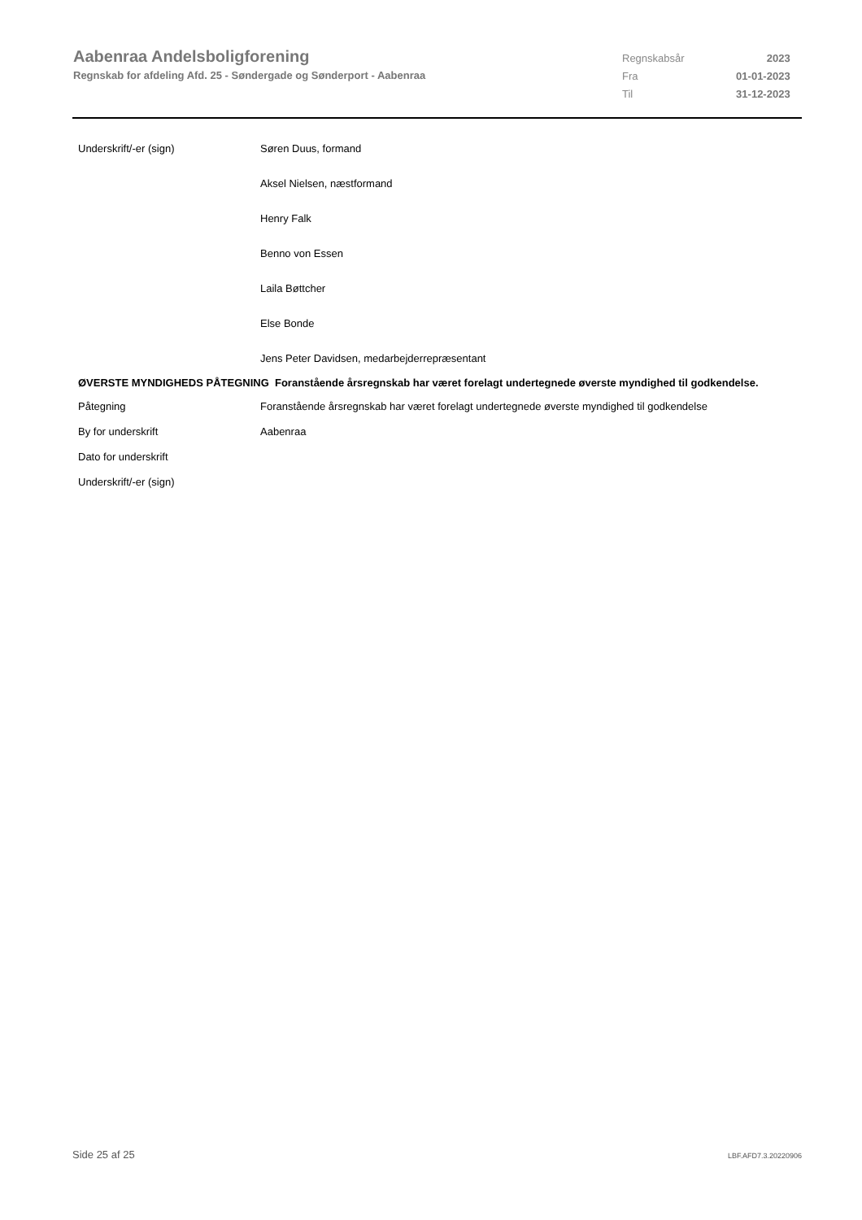Aabenraa Andelsboligforening
Regnskab for afdeling Afd. 25 - Søndergade og Sønderport - Aabenraa
| Regnskabsår | 2023 |
| Fra | 01-01-2023 |
| Til | 31-12-2023 |
| Underskrift/-er (sign) | Søren Duus, formand |
| | Aksel Nielsen, næstformand |
| | Henry Falk |
| | Benno von Essen |
| | Laila Bøttcher |
| | Else Bonde |
| | Jens Peter Davidsen, medarbejderrepræsentant |
ØVERSTE MYNDIGHEDS PÅTEGNING Foranstående årsregnskab har været forelagt undertegnede øverste myndighed til godkendelse.
| Påtegning | Foranstående årsregnskab har været forelagt undertegnede øverste myndighed til godkendelse |
| By for underskrift | Aabenraa |
| Dato for underskrift | |
| Underskrift/-er (sign) | |
Side 25 af 25 LBF.AFD7.3.20220906